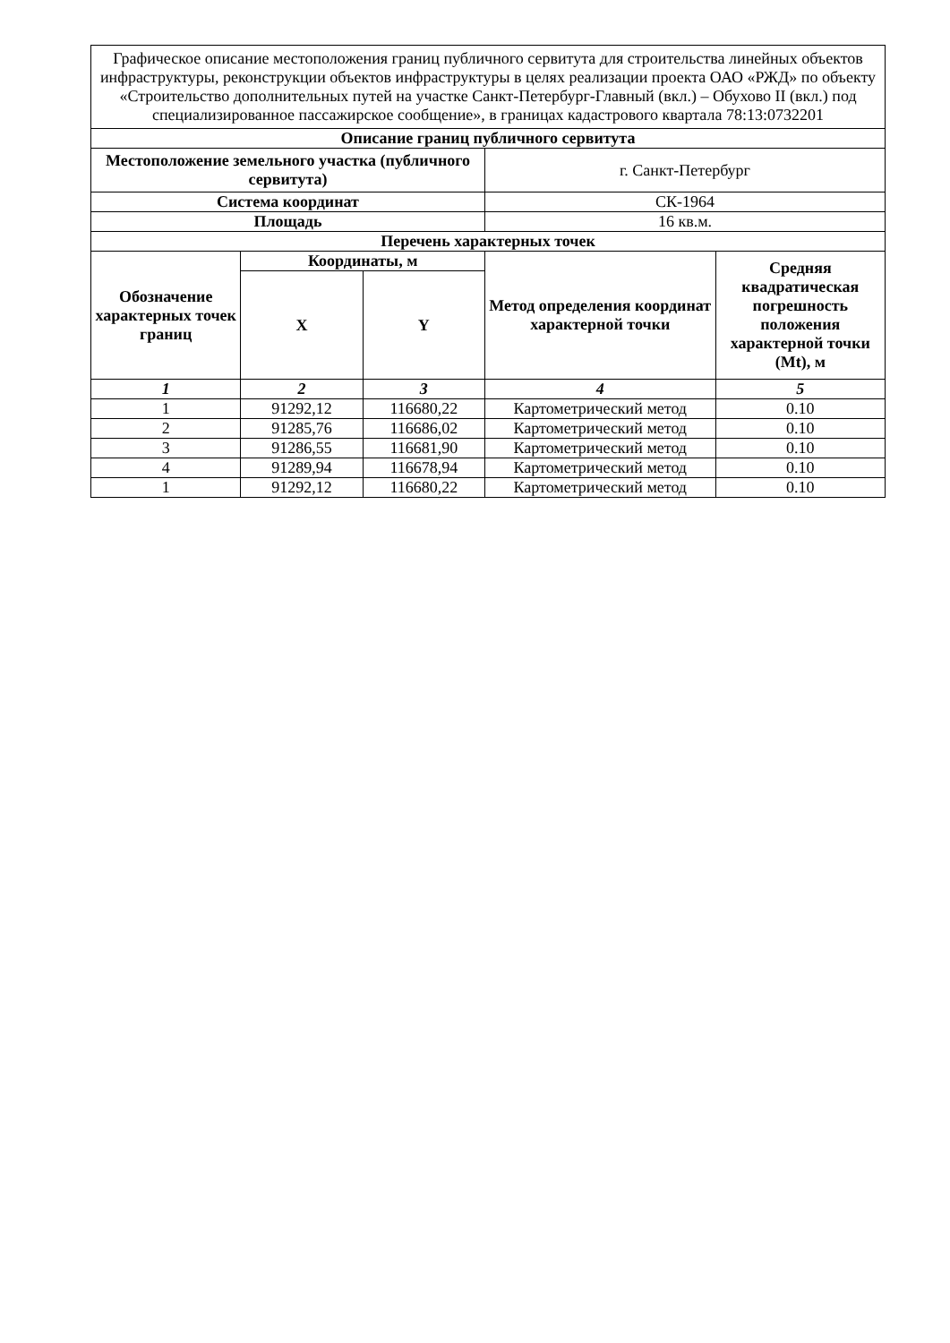| Графическое описание местоположения границ публичного сервитута для строительства линейных объектов инфраструктуры, реконструкции объектов инфраструктуры в целях реализации проекта ОАО «РЖД» по объекту «Строительство дополнительных путей на участке Санкт-Петербург-Главный (вкл.) – Обухово II (вкл.) под специализированное пассажирское сообщение», в границах кадастрового квартала 78:13:0732201 | | | | |
| Описание границ публичного сервитута | | | | |
| Местоположение земельного участка (публичного сервитута) | | | г. Санкт-Петербург | |
| Система координат | | | СК-1964 | |
| Площадь | | | 16 кв.м. | |
| Перечень характерных точек | | | | |
| Обозначение характерных точек границ | Координаты, м | | Метод определения координат характерной точки | Средняя квадратическая погрешность положения характерной точки (Mt), м |
| | X | Y | | |
| 1 | 2 | 3 | 4 | 5 |
| 1 | 91292,12 | 116680,22 | Картометрический метод | 0.10 |
| 2 | 91285,76 | 116686,02 | Картометрический метод | 0.10 |
| 3 | 91286,55 | 116681,90 | Картометрический метод | 0.10 |
| 4 | 91289,94 | 116678,94 | Картометрический метод | 0.10 |
| 1 | 91292,12 | 116680,22 | Картометрический метод | 0.10 |